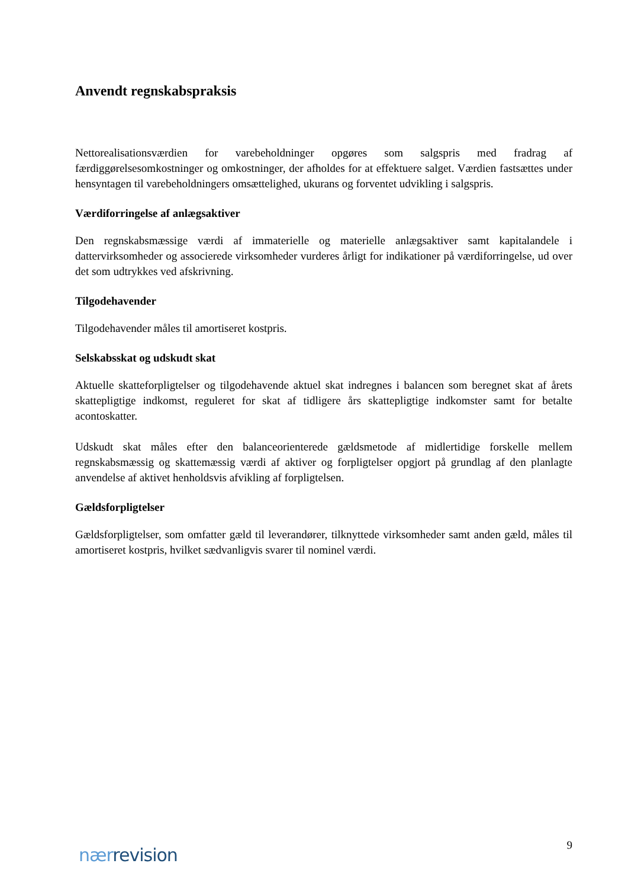Anvendt regnskabspraksis
Nettorealisationsværdien for varebeholdninger opgøres som salgspris med fradrag af færdiggørelsesomkostninger og omkostninger, der afholdes for at effektuere salget. Værdien fastsættes under hensyntagen til varebeholdningers omsættelighed, ukurans og forventet udvikling i salgspris.
Værdiforringelse af anlægsaktiver
Den regnskabsmæssige værdi af immaterielle og materielle anlægsaktiver samt kapitalandele i dattervirksomheder og associerede virksomheder vurderes årligt for indikationer på værdiforringelse, ud over det som udtrykkes ved afskrivning.
Tilgodehavender
Tilgodehavender måles til amortiseret kostpris.
Selskabsskat og udskudt skat
Aktuelle skatteforpligtelser og tilgodehavende aktuel skat indregnes i balancen som beregnet skat af årets skattepligtige indkomst, reguleret for skat af tidligere års skattepligtige indkomster samt for betalte acontoskatter.
Udskudt skat måles efter den balanceorienterede gældsmetode af midlertidige forskelle mellem regnskabsmæssig og skattemæssig værdi af aktiver og forpligtelser opgjort på grundlag af den planlagte anvendelse af aktivet henholdsvis afvikling af forpligtelsen.
Gældsforpligtelser
Gældsforpligtelser, som omfatter gæld til leverandører, tilknyttede virksomheder samt anden gæld, måles til amortiseret kostpris, hvilket sædvanligvis svarer til nominel værdi.
nærrevision
9